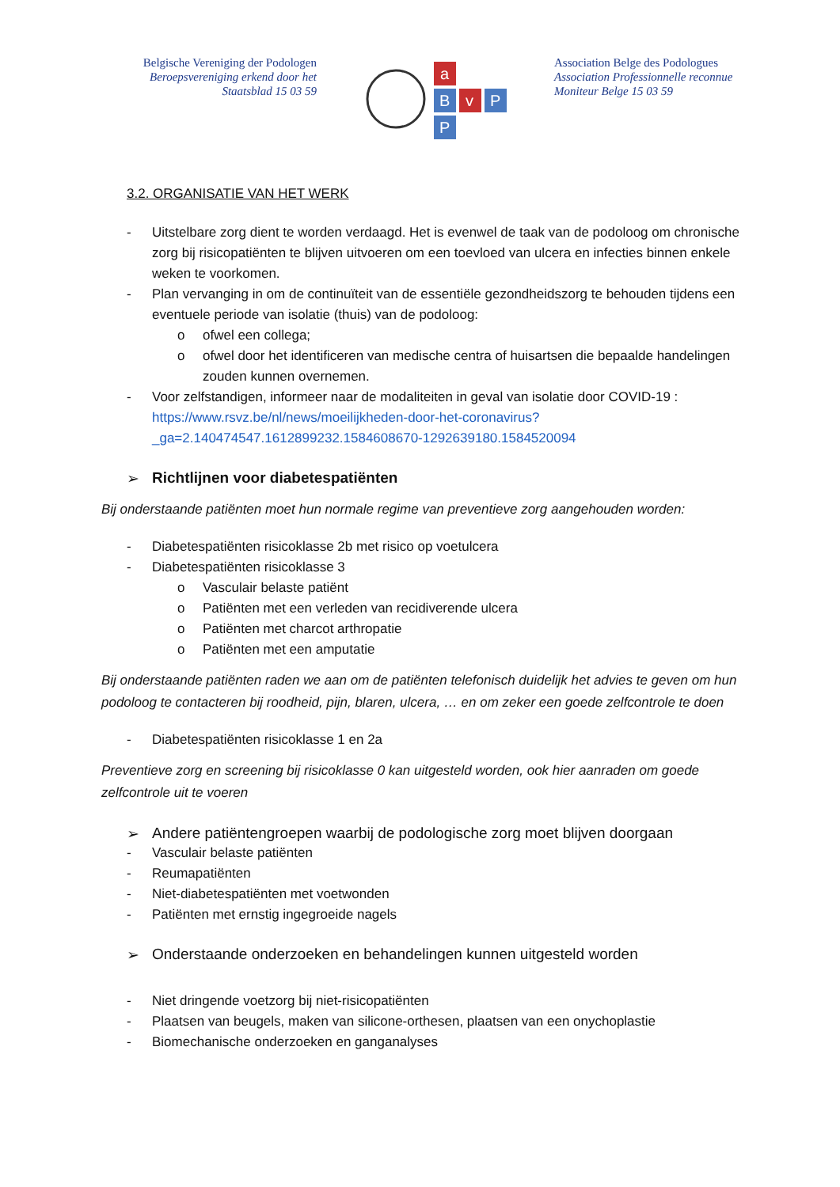Belgische Vereniging der Podologen
Beroepsvereniging erkend door het
Staatsblad 15 03 59
a
B
v
P
P
Association Belge des Podologues
Association Professionnelle reconnue
Moniteur Belge 15 03 59
3.2. ORGANISATIE VAN HET WERK
- Uitstelbare zorg dient te worden verdaagd. Het is evenwel de taak van de podoloog om chronische zorg bij risicopatiënten te blijven uitvoeren om een toevloed van ulcera en infecties binnen enkele weken te voorkomen.
- Plan vervanging in om de continuïteit van de essentiële gezondheidszorg te behouden tijdens een eventuele periode van isolatie (thuis) van de podoloog:
o ofwel een collega;
o ofwel door het identificeren van medische centra of huisartsen die bepaalde handelingen zouden kunnen overnemen.
- Voor zelfstandigen, informeer naar de modaliteiten in geval van isolatie door COVID-19 : https://www.rsvz.be/nl/news/moeilijkheden-door-het-coronavirus?_ga=2.140474547.1612899232.1584608670-1292639180.1584520094
➢ Richtlijnen voor diabetespatiënten
Bij onderstaande patiënten moet hun normale regime van preventieve zorg aangehouden worden:
- Diabetespatiënten risicoklasse 2b met risico op voetulcera
- Diabetespatiënten risicoklasse 3
o Vasculair belaste patiënt
o Patiënten met een verleden van recidiverende ulcera
o Patiënten met charcot arthropatie
o Patiënten met een amputatie
Bij onderstaande patiënten raden we aan om de patiënten telefonisch duidelijk het advies te geven om hun podoloog te contacteren bij roodheid, pijn, blaren, ulcera, … en om zeker een goede zelfcontrole te doen
- Diabetespatiënten risicoklasse 1 en 2a
Preventieve zorg en screening bij risicoklasse 0 kan uitgesteld worden, ook hier aanraden om goede zelfcontrole uit te voeren
➢ Andere patiëntengroepen waarbij de podologische zorg moet blijven doorgaan
- Vasculair belaste patiënten
- Reumapatiënten
- Niet-diabetespatiënten met voetwonden
- Patiënten met ernstig ingegroeide nagels
➢ Onderstaande onderzoeken en behandelingen kunnen uitgesteld worden
- Niet dringende voetzorg bij niet-risicopatiënten
- Plaatsen van beugels, maken van silicone-orthesen, plaatsen van een onychoplastie
- Biomechanische onderzoeken en ganganalyses